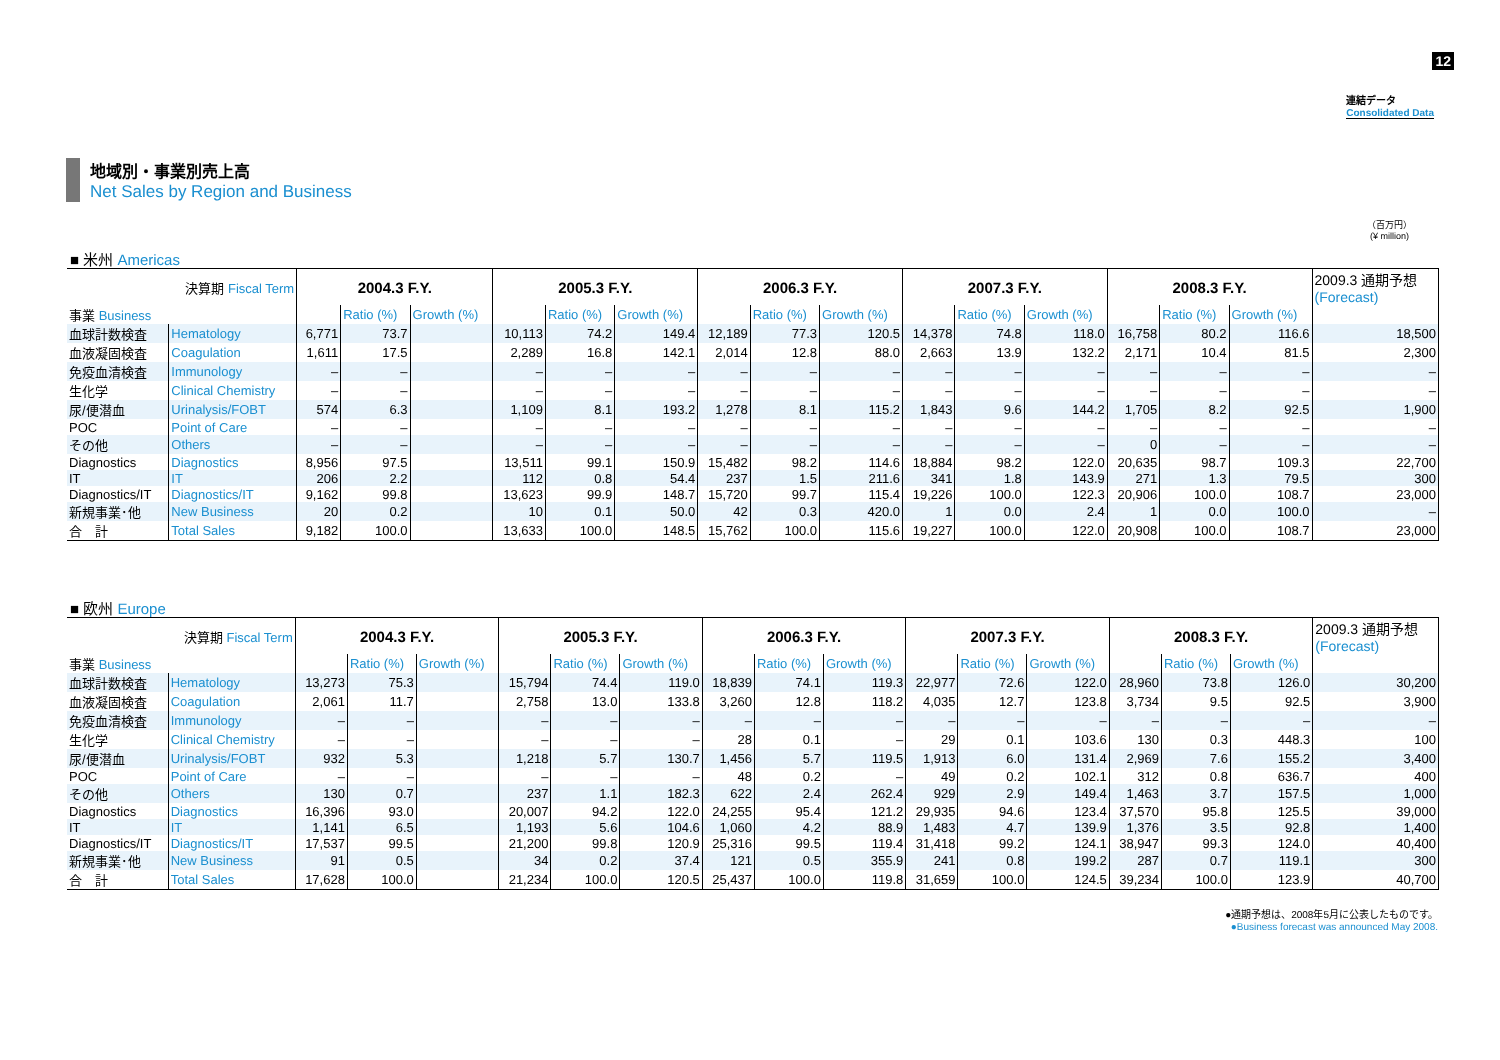12
連結データ
Consolidated Data
地域別・事業別売上高
Net Sales by Region and Business
（百万円）
(¥ million)
■ 米州 Americas
| 決算期 Fiscal Term | | 2004.3 F.Y. | | | 2005.3 F.Y. | | | 2006.3 F.Y. | | | 2007.3 F.Y. | | | 2008.3 F.Y. | | | 2009.3 通期予想 (Forecast) |
| 事業 Business | | | Ratio (%) | Growth (%) | | Ratio (%) | Growth (%) | | Ratio (%) | Growth (%) | | Ratio (%) | Growth (%) | | Ratio (%) | Growth (%) | |
| 血球計数検査 | Hematology | 6,771 | 73.7 | | 10,113 | 74.2 | 149.4 | 12,189 | 77.3 | 120.5 | 14,378 | 74.8 | 118.0 | 16,758 | 80.2 | 116.6 | 18,500 |
| 血液凝固検査 | Coagulation | 1,611 | 17.5 | | 2,289 | 16.8 | 142.1 | 2,014 | 12.8 | 88.0 | 2,663 | 13.9 | 132.2 | 2,171 | 10.4 | 81.5 | 2,300 |
| 免疫血清検査 | Immunology | – | – | | – | – | – | – | – | – | – | – | – | – | – | – | – |
| 生化学 | Clinical Chemistry | – | – | | – | – | – | – | – | – | – | – | – | – | – | – | – |
| 尿/便潜血 | Urinalysis/FOBT | 574 | 6.3 | | 1,109 | 8.1 | 193.2 | 1,278 | 8.1 | 115.2 | 1,843 | 9.6 | 144.2 | 1,705 | 8.2 | 92.5 | 1,900 |
| POC | Point of Care | – | – | | – | – | – | – | – | – | – | – | – | – | – | – | – |
| その他 | Others | – | – | | – | – | – | – | – | – | – | – | – | 0 | – | – | – |
| Diagnostics | Diagnostics | 8,956 | 97.5 | | 13,511 | 99.1 | 150.9 | 15,482 | 98.2 | 114.6 | 18,884 | 98.2 | 122.0 | 20,635 | 98.7 | 109.3 | 22,700 |
| IT | IT | 206 | 2.2 | | 112 | 0.8 | 54.4 | 237 | 1.5 | 211.6 | 341 | 1.8 | 143.9 | 271 | 1.3 | 79.5 | 300 |
| Diagnostics/IT | Diagnostics/IT | 9,162 | 99.8 | | 13,623 | 99.9 | 148.7 | 15,720 | 99.7 | 115.4 | 19,226 | 100.0 | 122.3 | 20,906 | 100.0 | 108.7 | 23,000 |
| 新規事業･他 | New Business | 20 | 0.2 | | 10 | 0.1 | 50.0 | 42 | 0.3 | 420.0 | 1 | 0.0 | 2.4 | 1 | 0.0 | 100.0 | – |
| 合 計 | Total Sales | 9,182 | 100.0 | | 13,633 | 100.0 | 148.5 | 15,762 | 100.0 | 115.6 | 19,227 | 100.0 | 122.0 | 20,908 | 100.0 | 108.7 | 23,000 |
■ 欧州 Europe
| 決算期 Fiscal Term | | 2004.3 F.Y. | | | 2005.3 F.Y. | | | 2006.3 F.Y. | | | 2007.3 F.Y. | | | 2008.3 F.Y. | | | 2009.3 通期予想 (Forecast) |
| 事業 Business | | | Ratio (%) | Growth (%) | | Ratio (%) | Growth (%) | | Ratio (%) | Growth (%) | | Ratio (%) | Growth (%) | | Ratio (%) | Growth (%) | |
| 血球計数検査 | Hematology | 13,273 | 75.3 | | 15,794 | 74.4 | 119.0 | 18,839 | 74.1 | 119.3 | 22,977 | 72.6 | 122.0 | 28,960 | 73.8 | 126.0 | 30,200 |
| 血液凝固検査 | Coagulation | 2,061 | 11.7 | | 2,758 | 13.0 | 133.8 | 3,260 | 12.8 | 118.2 | 4,035 | 12.7 | 123.8 | 3,734 | 9.5 | 92.5 | 3,900 |
| 免疫血清検査 | Immunology | – | – | | – | – | – | – | – | – | – | – | – | – | – | – | – |
| 生化学 | Clinical Chemistry | – | – | | – | – | – | 28 | 0.1 | – | 29 | 0.1 | 103.6 | 130 | 0.3 | 448.3 | 100 |
| 尿/便潜血 | Urinalysis/FOBT | 932 | 5.3 | | 1,218 | 5.7 | 130.7 | 1,456 | 5.7 | 119.5 | 1,913 | 6.0 | 131.4 | 2,969 | 7.6 | 155.2 | 3,400 |
| POC | Point of Care | – | – | | – | – | – | 48 | 0.2 | – | 49 | 0.2 | 102.1 | 312 | 0.8 | 636.7 | 400 |
| その他 | Others | 130 | 0.7 | | 237 | 1.1 | 182.3 | 622 | 2.4 | 262.4 | 929 | 2.9 | 149.4 | 1,463 | 3.7 | 157.5 | 1,000 |
| Diagnostics | Diagnostics | 16,396 | 93.0 | | 20,007 | 94.2 | 122.0 | 24,255 | 95.4 | 121.2 | 29,935 | 94.6 | 123.4 | 37,570 | 95.8 | 125.5 | 39,000 |
| IT | IT | 1,141 | 6.5 | | 1,193 | 5.6 | 104.6 | 1,060 | 4.2 | 88.9 | 1,483 | 4.7 | 139.9 | 1,376 | 3.5 | 92.8 | 1,400 |
| Diagnostics/IT | Diagnostics/IT | 17,537 | 99.5 | | 21,200 | 99.8 | 120.9 | 25,316 | 99.5 | 119.4 | 31,418 | 99.2 | 124.1 | 38,947 | 99.3 | 124.0 | 40,400 |
| 新規事業･他 | New Business | 91 | 0.5 | | 34 | 0.2 | 37.4 | 121 | 0.5 | 355.9 | 241 | 0.8 | 199.2 | 287 | 0.7 | 119.1 | 300 |
| 合 計 | Total Sales | 17,628 | 100.0 | | 21,234 | 100.0 | 120.5 | 25,437 | 100.0 | 119.8 | 31,659 | 100.0 | 124.5 | 39,234 | 100.0 | 123.9 | 40,700 |
●通期予想は、2008年5月に公表したものです。
●Business forecast was announced May 2008.